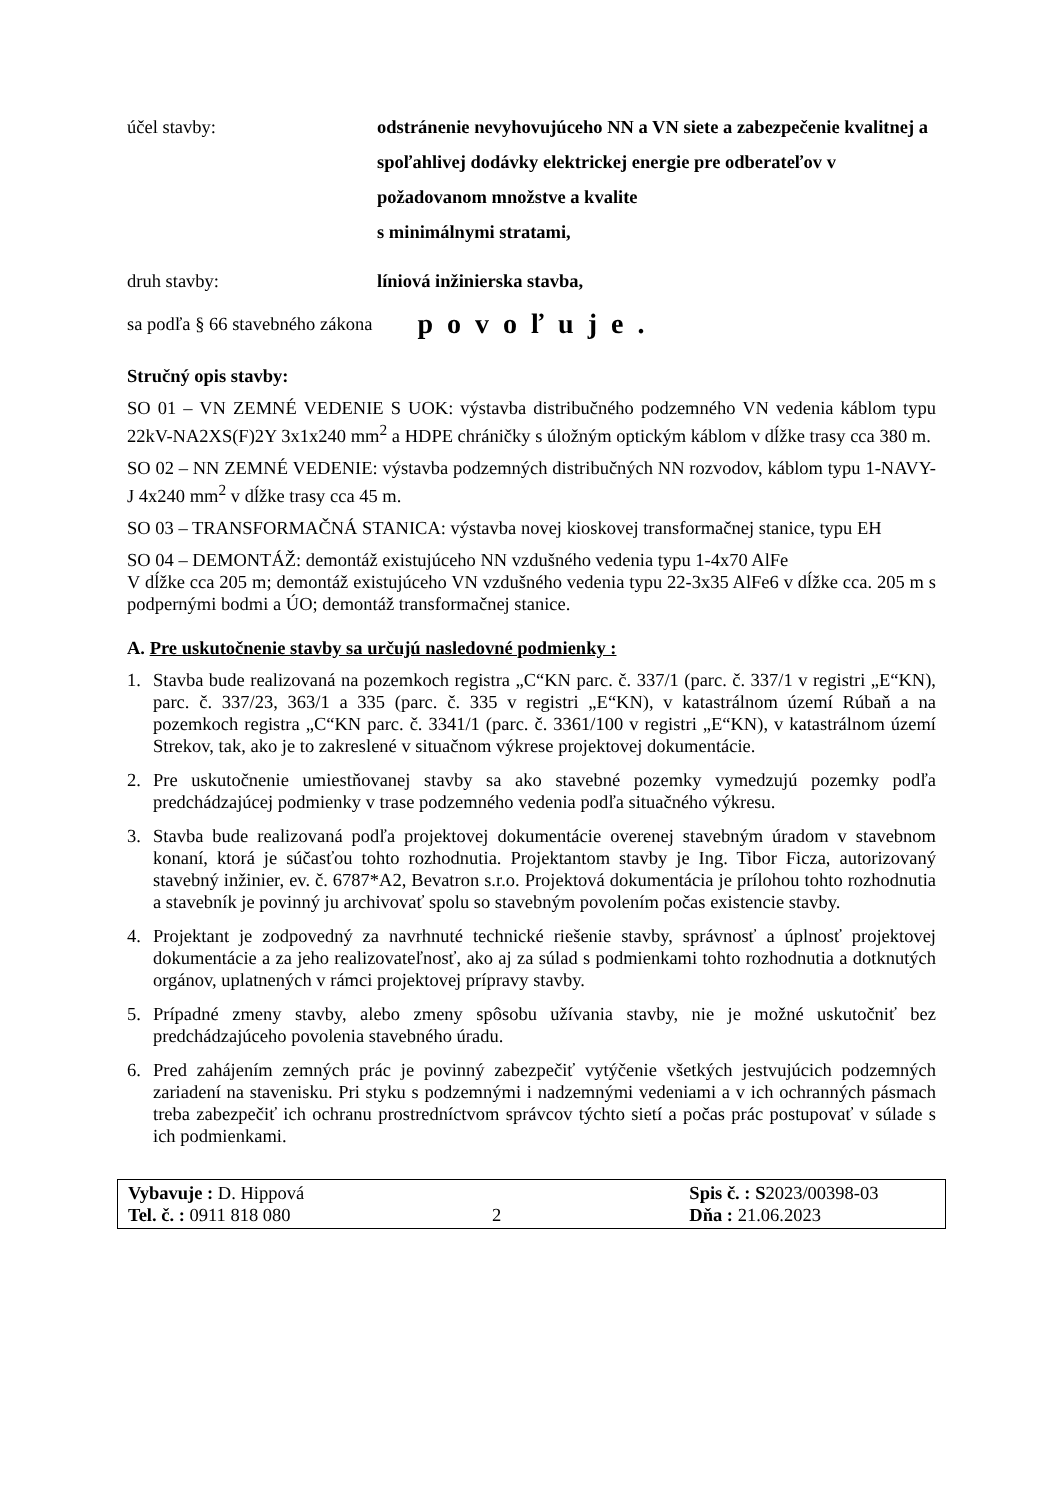účel stavby: odstránenie nevyhovujúceho NN a VN siete a zabezpečenie kvalitnej a spoľahlivej dodávky elektrickej energie pre odberateľov v požadovanom množstve a kvalite
s minimálnymi stratami,
druh stavby: líniová inžinierska stavba,
sa podľa § 66 stavebného zákona
povoľuje.
Stručný opis stavby:
SO 01 – VN ZEMNÉ VEDENIE S UOK: výstavba distribučného podzemného VN vedenia káblom typu 22kV-NA2XS(F)2Y 3x1x240 mm<sup>2</sup> a HDPE chráničky s úložným optickým káblom v dĺžke trasy cca 380 m.
SO 02 – NN ZEMNÉ VEDENIE: výstavba podzemných distribučných NN rozvodov, káblom typu 1-NAVY-J 4x240 mm<sup>2</sup> v dĺžke trasy cca 45 m.
SO 03 – TRANSFORMAČNÁ STANICA: výstavba novej kioskovej transformačnej stanice, typu EH
SO 04 – DEMONTÁŽ: demontáž existujúceho NN vzdušného vedenia typu 1-4x70 AlFe
V dĺžke cca 205 m; demontáž existujúceho VN vzdušného vedenia typu 22-3x35 AlFe6 v dĺžke cca. 205 m s podpernými bodmi a ÚO; demontáž transformačnej stanice.
A. Pre uskutočnenie stavby sa určujú nasledovné podmienky :
1. Stavba bude realizovaná na pozemkoch registra „C“KN parc. č. 337/1 (parc. č. 337/1 v registri „E“KN), parc. č. 337/23, 363/1 a 335 (parc. č. 335 v registri „E“KN), v katastrálnom území Rúbaň a na pozemkoch registra „C“KN parc. č. 3341/1 (parc. č. 3361/100 v registri „E“KN), v katastrálnom území Strekov, tak, ako je to zakreslené v situačnom výkrese projektovej dokumentácie.
2. Pre uskutočnenie umiestňovanej stavby sa ako stavebné pozemky vymedzujú pozemky podľa predchádzajúcej podmienky v trase podzemného vedenia podľa situačného výkresu.
3. Stavba bude realizovaná podľa projektovej dokumentácie overenej stavebným úradom v stavebnom konaní, ktorá je súčasťou tohto rozhodnutia. Projektantom stavby je Ing. Tibor Ficza, autorizovaný stavebný inžinier, ev. č. 6787*A2, Bevatron s.r.o. Projektová dokumentácia je prílohou tohto rozhodnutia a stavebník je povinný ju archivovať spolu so stavebným povolením počas existencie stavby.
4. Projektant je zodpovedný za navrhnuté technické riešenie stavby, správnosť a úplnosť projektovej dokumentácie a za jeho realizovateľnosť, ako aj za súlad s podmienkami tohto rozhodnutia a dotknutých orgánov, uplatnených v rámci projektovej prípravy stavby.
5. Prípadné zmeny stavby, alebo zmeny spôsobu užívania stavby, nie je možné uskutočniť bez predchádzajúceho povolenia stavebného úradu.
6. Pred zahájením zemných prác je povinný zabezpečiť vytýčenie všetkých jestvujúcich podzemných zariadení na stavenisku. Pri styku s podzemnými i nadzemnými vedeniami a v ich ochranných pásmach treba zabezpečiť ich ochranu prostredníctvom správcov týchto sietí a počas prác postupovať v súlade s ich podmienkami.
Vybavuje : D. Hippová
Tel. č. : 0911 818 080
2 Spis č. : S2023/00398-03
Dňa : 21.06.2023